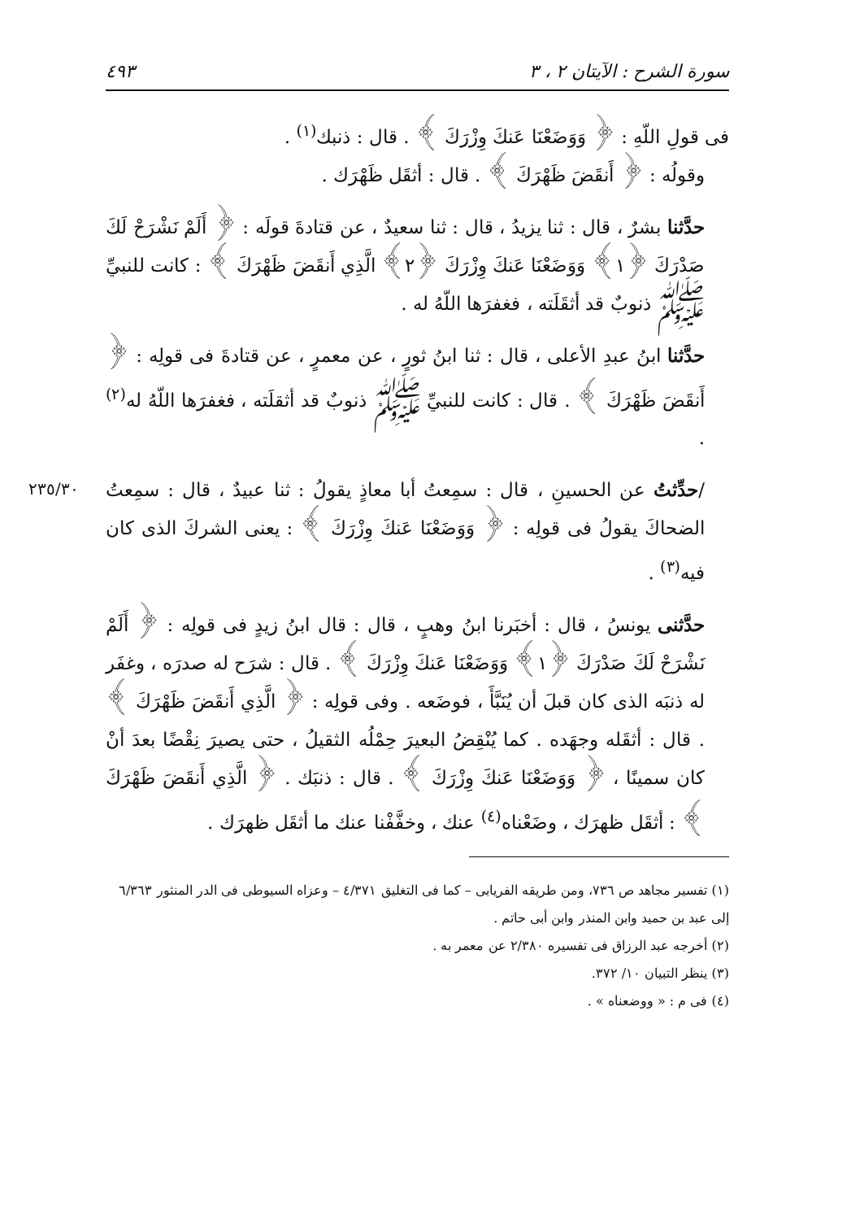سورة الشرح : الآيتان ٢ ، ٣ ٤٩٣
فى قولِ اللّهِ : ﴿ وَوَضَعْنَا عَنكَ وِزْرَكَ ﴾ . قال : ذنبك<sup>(١)</sup> .
وقولُه : ﴿ أَنقَضَ ظَهْرَكَ ﴾ . قال : أثقَل ظَهْرَك .
حدَّثنا بشرٌ ، قال : ثنا يزيدُ ، قال : ثنا سعيدٌ ، عن قتادةَ قولَه : ﴿ أَلَمْ نَشْرَحْ لَكَ صَدْرَكَ ﴿١﴾ وَوَضَعْنَا عَنكَ وِزْرَكَ ﴿٢﴾ الَّذِي أَنقَضَ ظَهْرَكَ ﴾ : كانت للنبيِّ ﷺ ذنوبٌ قد أثقَلَته ، فغفرَها اللّهُ له .
حدَّثنا ابنُ عبدِ الأعلى ، قال : ثنا ابنُ ثورٍ ، عن معمرٍ ، عن قتادةَ فى قولِه : ﴿ أَنقَضَ ظَهْرَكَ ﴾ . قال : كانت للنبيِّ ﷺ ذنوبٌ قد أثقلَته ، فغفرَها اللّهُ له<sup>(٢)</sup> .
٢٣٥/٣٠
/حدِّثتُ عن الحسينِ ، قال : سمِعتُ أبا معاذٍ يقولُ : ثنا عبيدٌ ، قال : سمِعتُ الضحاكَ يقولُ فى قولِه : ﴿ وَوَضَعْنَا عَنكَ وِزْرَكَ ﴾ : يعنى الشركَ الذى كان فيه<sup>(٣)</sup> .
حدَّثنى يونسُ ، قال : أخبَرنا ابنُ وهبٍ ، قال : قال ابنُ زيدٍ فى قولِه : ﴿ أَلَمْ نَشْرَحْ لَكَ صَدْرَكَ ﴿١﴾ وَوَضَعْنَا عَنكَ وِزْرَكَ ﴾ . قال : شرَح له صدرَه ، وغفَر له ذنبَه الذى كان قبلَ أن يُنَبَّأَ ، فوضَعه . وفى قولِه : ﴿ الَّذِي أَنقَضَ ظَهْرَكَ ﴾ . قال : أثقَله وجهَده . كما يُنْقِضُ البعيرَ حِمْلُه الثقيلُ ، حتى يصيرَ نِقْضًا بعدَ أنْ كان سمينًا ، ﴿ وَوَضَعْنَا عَنكَ وِزْرَكَ ﴾ . قال : ذنبَك . ﴿ الَّذِي أَنقَضَ ظَهْرَكَ ﴾ : أثقَل ظهرَك ، وضَعْناه<sup>(٤)</sup> عنك ، وخفَّفْنا عنك ما أثقَل ظهرَك .
(١) تفسير مجاهد ص ٧٣٦، ومن طريقه الفريابى – كما فى التغليق ٤/٣٧١ – وعزاه السيوطى فى الدر المنثور ٦/٣٦٣ إلى عبد بن حميد وابن المنذر وابن أبى حاتم .
(٢) أخرجه عبد الرزاق فى تفسيره ٢/٣٨٠ عن معمر به .
(٣) ينظر التبيان ١٠/ ٣٧٢.
(٤) فى م : « ووضعناه » .